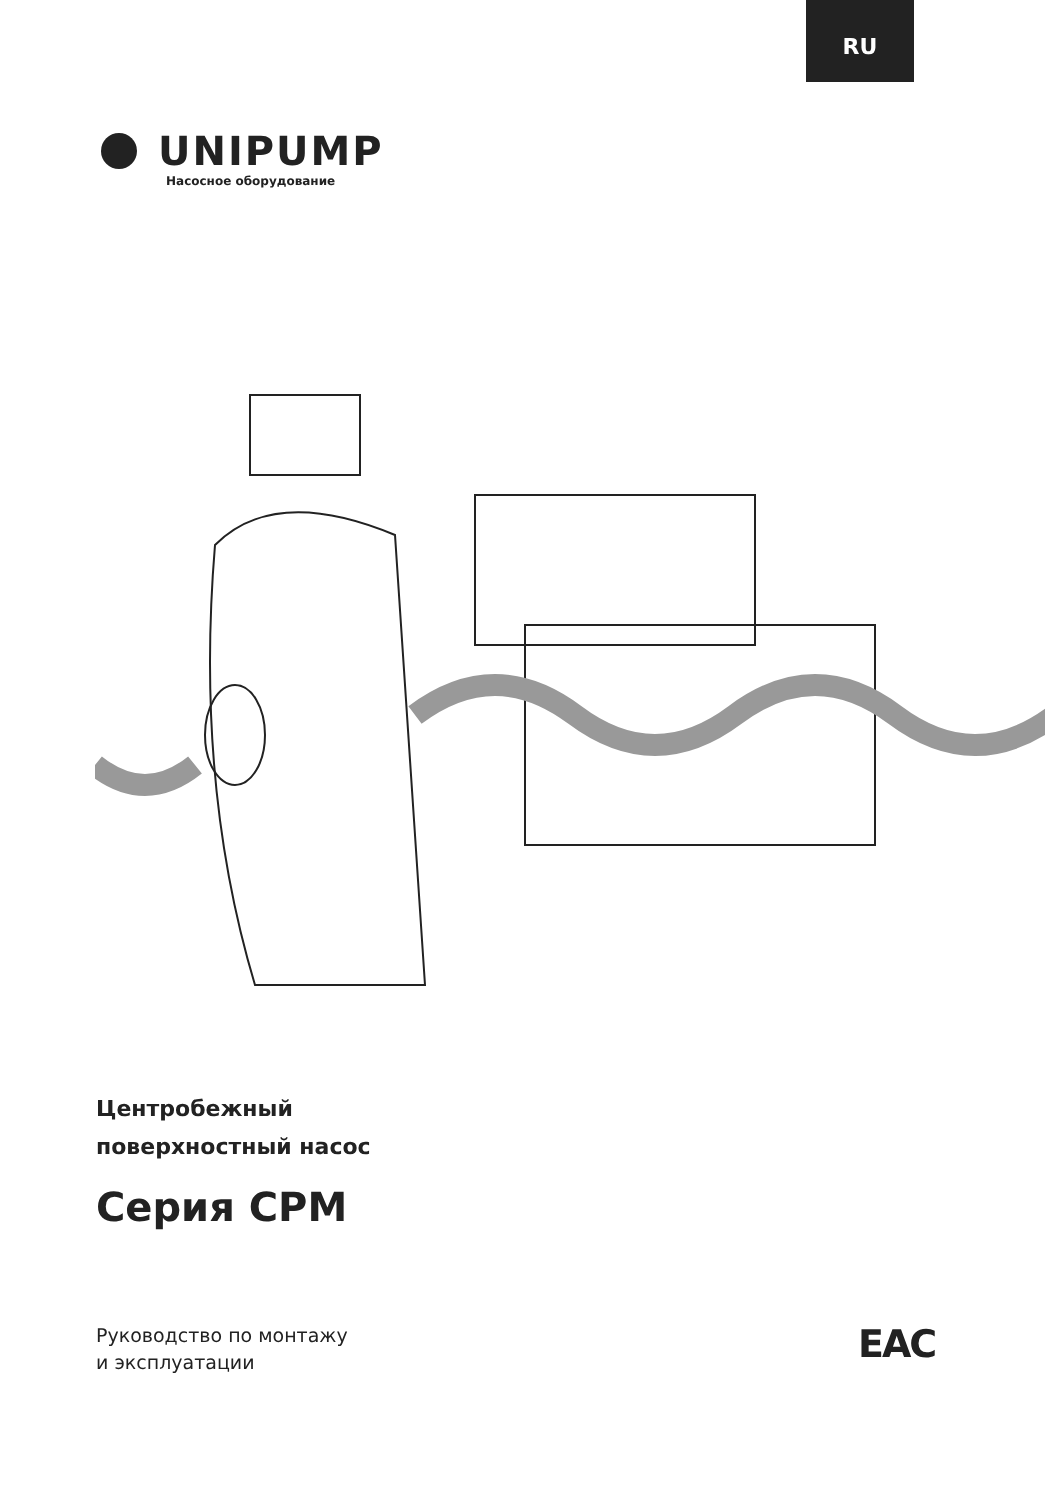RU
UNIPUMP
Насосное оборудование
Центробежный
поверхностный насос
Серия CPM
Руководство по монтажу
и эксплуатации
EAC